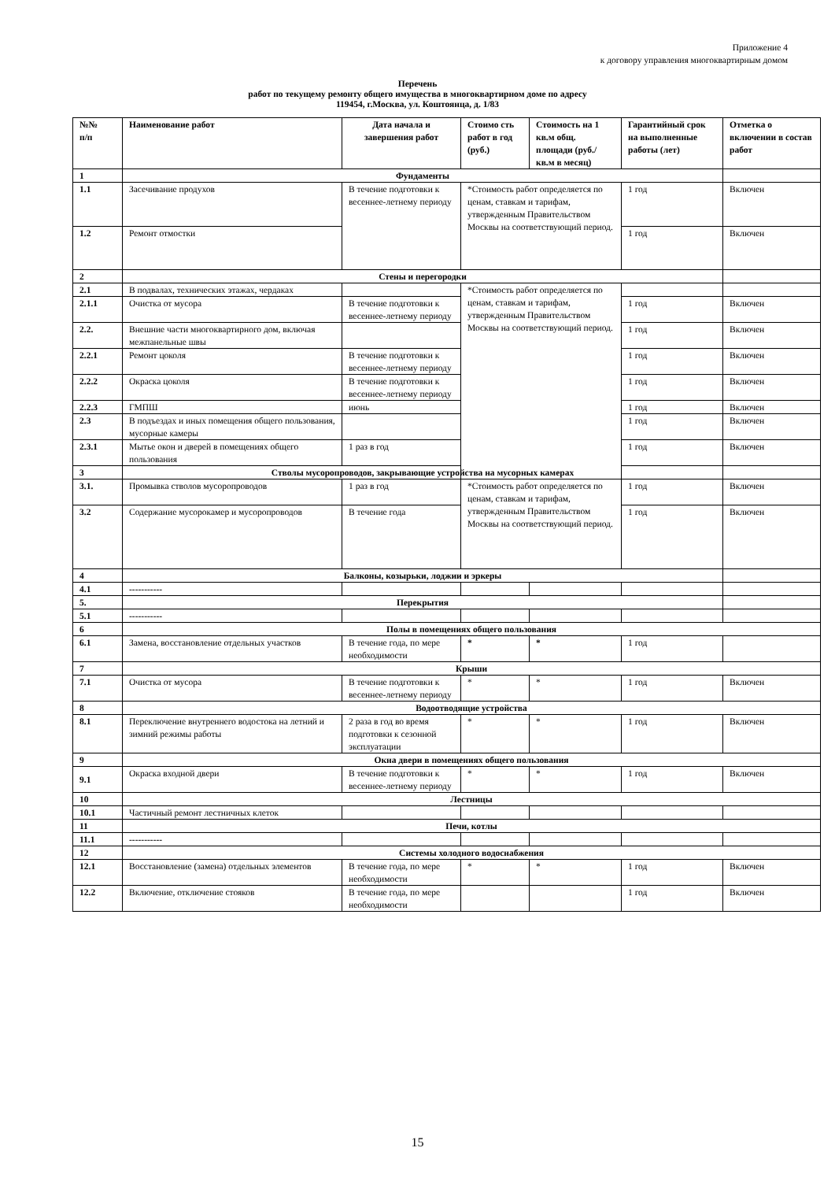Приложение 4
к договору управления многоквартирным домом
Перечень
работ по текущему ремонту общего имущества в многоквартирном доме по адресу
119454, г.Москва, ул. Коштоянца, д. 1/83
| №№ п/п | Наименование работ | Дата начала и завершения работ | Стоимо сть работ в год (руб.) | Стоимость на 1 кв.м общ. площади (руб./кв.м в месяц) | Гарантийный срок на выполненные работы (лет) | Отметка о включении в состав работ |
| --- | --- | --- | --- | --- | --- | --- |
| 1 | Фундаменты | | | | | |
| 1.1 | Засечивание продухов | В течение подготовки к весеннее-летнему периоду | *Стоимость работ определяется по ценам, ставкам и тарифам, утвержденным Правительством Москвы на соответствующий период. | | 1 год | Включен |
| 1.2 | Ремонт отмостки | | | | 1 год | Включен |
| 2 | Стены и перегородки | | | | | |
| 2.1 | В подвалах, технических этажах, чердаках | | *Стоимость работ определяется по ценам, ставкам и тарифам, утвержденным Правительством Москвы на соответствующий период. | | | |
| 2.1.1 | Очистка от мусора | В течение подготовки к весеннее-летнему периоду | | | 1 год | Включен |
| 2.2. | Внешние части многоквартирного дом, включая межпанельные швы | | | | 1 год | Включен |
| 2.2.1 | Ремонт цоколя | В течение подготовки к весеннее-летнему периоду | | | 1 год | Включен |
| 2.2.2 | Окраска цоколя | В течение подготовки к весеннее-летнему периоду | | | 1 год | Включен |
| 2.2.3 | ГМПШ | июнь | | | 1 год | Включен |
| 2.3 | В подъездах и иных помещения общего пользования, мусорные камеры | | | | 1 год | Включен |
| 2.3.1 | Мытье окон и дверей в помещениях общего пользования | 1 раз в год | | | 1 год | Включен |
| 3 | Стволы мусоропроводов, закрывающие устройства на мусорных камерах | | | | | |
| 3.1. | Промывка стволов мусоропроводов | 1 раз в год | *Стоимость работ определяется по ценам, ставкам и тарифам, утвержденным Правительством Москвы на соответствующий период. | | 1 год | Включен |
| 3.2 | Содержание мусорокамер и мусоропроводов | В течение года | | | 1 год | Включен |
| 4 | Балконы, козырьки, лоджии и эркеры | | | | | |
| 4.1 | ----------- | | | | | |
| 5. | Перекрытия | | | | | |
| 5.1 | ----------- | | | | | |
| 6 | Полы в помещениях общего пользования | | | | | |
| 6.1 | Замена, восстановление отдельных участков | В течение года, по мере необходимости | * | * | 1 год | |
| 7 | Крыши | | | | | |
| 7.1 | Очистка от мусора | В течение подготовки к весеннее-летнему периоду | * | * | 1 год | Включен |
| 8 | Водоотводящие устройства | | | | | |
| 8.1 | Переключение внутреннего водостока на летний и зимний режимы работы | 2 раза в год во время подготовки к сезонной эксплуатации | * | * | 1 год | Включен |
| 9 | Окна двери в помещениях общего пользования | | | | | |
| 9.1 | Окраска входной двери | В течение подготовки к весеннее-летнему периоду | * | * | 1 год | Включен |
| 10 | Лестницы | | | | | |
| 10.1 | Частичный ремонт лестничных клеток | | | | | |
| 11 | Печи, котлы | | | | | |
| 11.1 | ----------- | | | | | |
| 12 | Системы холодного водоснабжения | | | | | |
| 12.1 | Восстановление (замена) отдельных элементов | В течение года, по мере необходимости | * | * | 1 год | Включен |
| 12.2 | Включение, отключение стояков | В течение года, по мере необходимости | | | 1 год | Включен |
15